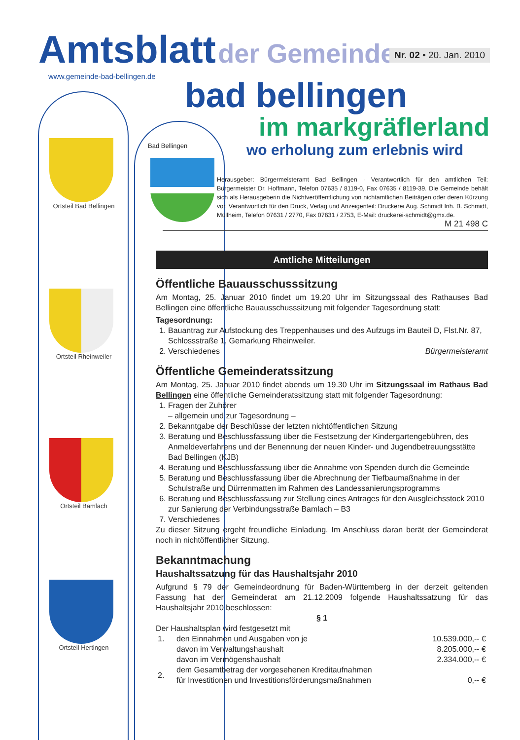Ortsteil Bad Bellingen
Ortsteil Rheinweiler
Ortsteil Bamlach
Ortsteil Hertingen
Bad Bellingen
Amtsblatt
der Gemeinde
Nr. 02 • 20. Jan. 2010
www.gemeinde-bad-bellingen.de
bad bellingen
im markgräflerland
wo erholung zum erlebnis wird
Herausgeber: Bürgermeisteramt Bad Bellingen · Verantwortlich für den amtlichen Teil: Bürgermeister Dr. Hoffmann, Telefon 07635 / 8119-0, Fax 07635 / 8119-39. Die Gemeinde behält sich als Herausgeberin die Nichtveröffentlichung von nichtamtlichen Beiträgen oder deren Kürzung vor. Verantwortlich für den Druck, Verlag und Anzeigenteil: Druckerei Aug. Schmidt Inh. B. Schmidt, Müllheim, Telefon 07631 / 2770, Fax 07631 / 2753, E-Mail: druckerei-schmidt@gmx.de.
M 21 498 C
Amtliche Mitteilungen
Öffentliche Bauausschusssitzung
Am Montag, 25. Januar 2010 findet um 19.20 Uhr im Sitzungssaal des Rathauses Bad Bellingen eine öffentliche Bauausschusssitzung mit folgender Tagesordnung statt:
Tagesordnung:
1. Bauantrag zur Aufstockung des Treppenhauses und des Aufzugs im Bauteil D, Flst.Nr. 87, Schlossstraße 1, Gemarkung Rheinweiler.
2. Verschiedenes Bürgermeisteramt
Öffentliche Gemeinderatssitzung
Am Montag, 25. Januar 2010 findet abends um 19.30 Uhr im Sitzungssaal im Rathaus Bad Bellingen eine öffentliche Gemeinderatssitzung statt mit folgender Tagesordnung:
1. Fragen der Zuhörer
– allgemein und zur Tagesordnung –
2. Bekanntgabe der Beschlüsse der letzten nichtöffentlichen Sitzung
3. Beratung und Beschlussfassung über die Festsetzung der Kindergartengebühren, des Anmeldeverfahrens und der Benennung der neuen Kinder- und Jugendbetreuungsstätte Bad Bellingen (KJB)
4. Beratung und Beschlussfassung über die Annahme von Spenden durch die Gemeinde
5. Beratung und Beschlussfassung über die Abrechnung der Tiefbaumaßnahme in der Schulstraße und Dürrenmatten im Rahmen des Landessanierungsprogramms
6. Beratung und Beschlussfassung zur Stellung eines Antrages für den Ausgleichsstock 2010 zur Sanierung der Verbindungsstraße Bamlach – B3
7. Verschiedenes
Zu dieser Sitzung ergeht freundliche Einladung. Im Anschluss daran berät der Gemeinderat noch in nichtöffentlicher Sitzung.
Bekanntmachung
Haushaltssatzung für das Haushaltsjahr 2010
Aufgrund § 79 der Gemeindeordnung für Baden-Württemberg in der derzeit geltenden Fassung hat der Gemeinderat am 21.12.2009 folgende Haushaltssatzung für das Haushaltsjahr 2010 beschlossen:
§ 1
Der Haushaltsplan wird festgesetzt mit
| 1. | den Einnahmen und Ausgaben von je | 10.539.000,-- € |
| | davon im Verwaltungshaushalt | 8.205.000,-- € |
| | davon im Vermögenshaushalt | 2.334.000,-- € |
| 2. | dem Gesamtbetrag der vorgesehenen Kreditaufnahmen für Investitionen und Investitionsförderungsmaßnahmen | 0,-- € |